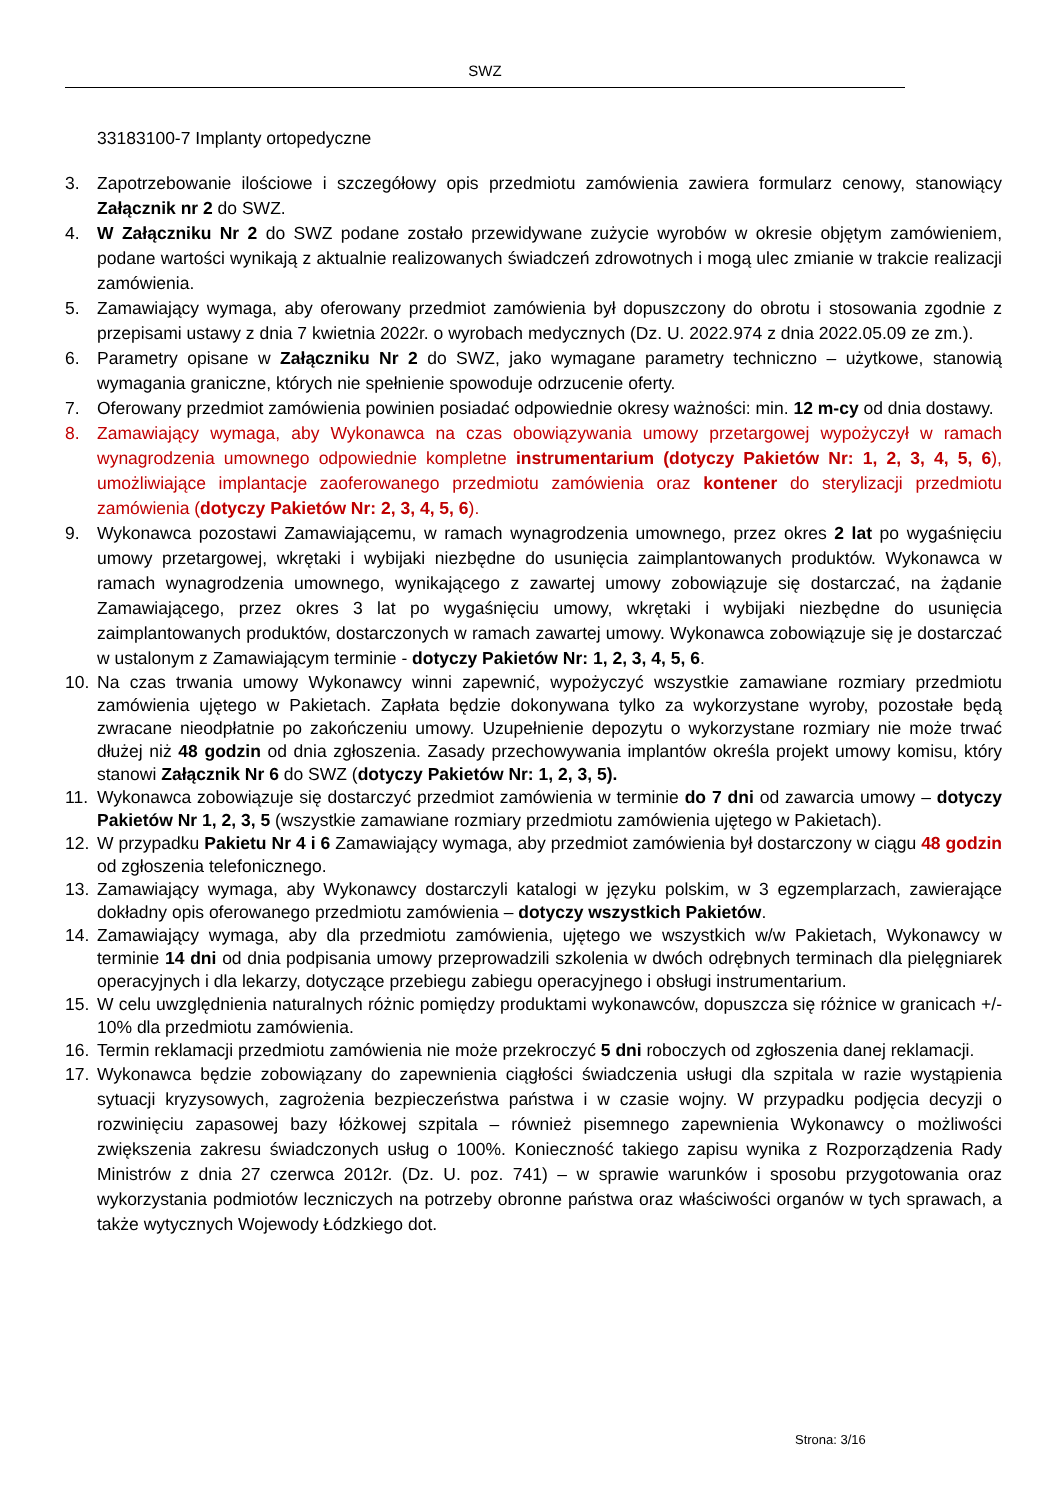SWZ
33183100-7 Implanty ortopedyczne
3. Zapotrzebowanie ilościowe i szczegółowy opis przedmiotu zamówienia zawiera formularz cenowy, stanowiący Załącznik nr 2 do SWZ.
4. W Załączniku Nr 2 do SWZ podane zostało przewidywane zużycie wyrobów w okresie objętym zamówieniem, podane wartości wynikają z aktualnie realizowanych świadczeń zdrowotnych i mogą ulec zmianie w trakcie realizacji zamówienia.
5. Zamawiający wymaga, aby oferowany przedmiot zamówienia był dopuszczony do obrotu i stosowania zgodnie z przepisami ustawy z dnia 7 kwietnia 2022r. o wyrobach medycznych (Dz. U. 2022.974 z dnia 2022.05.09 ze zm.).
6. Parametry opisane w Załączniku Nr 2 do SWZ, jako wymagane parametry techniczno – użytkowe, stanowią wymagania graniczne, których nie spełnienie spowoduje odrzucenie oferty.
7. Oferowany przedmiot zamówienia powinien posiadać odpowiednie okresy ważności: min. 12 m-cy od dnia dostawy.
8. Zamawiający wymaga, aby Wykonawca na czas obowiązywania umowy przetargowej wypożyczył w ramach wynagrodzenia umownego odpowiednie kompletne instrumentarium (dotyczy Pakietów Nr: 1, 2, 3, 4, 5, 6), umożliwiające implantacje zaoferowanego przedmiotu zamówienia oraz kontener do sterylizacji przedmiotu zamówienia (dotyczy Pakietów Nr: 2, 3, 4, 5, 6).
9. Wykonawca pozostawi Zamawiającemu, w ramach wynagrodzenia umownego, przez okres 2 lat po wygaśnięciu umowy przetargowej, wkrętaki i wybijaki niezbędne do usunięcia zaimplantowanych produktów. Wykonawca w ramach wynagrodzenia umownego, wynikającego z zawartej umowy zobowiązuje się dostarczać, na żądanie Zamawiającego, przez okres 3 lat po wygaśnięciu umowy, wkrętaki i wybijaki niezbędne do usunięcia zaimplantowanych produktów, dostarczonych w ramach zawartej umowy. Wykonawca zobowiązuje się je dostarczać w ustalonym z Zamawiającym terminie - dotyczy Pakietów Nr: 1, 2, 3, 4, 5, 6.
10. Na czas trwania umowy Wykonawcy winni zapewnić, wypożyczyć wszystkie zamawiane rozmiary przedmiotu zamówienia ujętego w Pakietach. Zapłata będzie dokonywana tylko za wykorzystane wyroby, pozostałe będą zwracane nieodpłatnie po zakończeniu umowy. Uzupełnienie depozytu o wykorzystane rozmiary nie może trwać dłużej niż 48 godzin od dnia zgłoszenia. Zasady przechowywania implantów określa projekt umowy komisu, który stanowi Załącznik Nr 6 do SWZ (dotyczy Pakietów Nr: 1, 2, 3, 5).
11. Wykonawca zobowiązuje się dostarczyć przedmiot zamówienia w terminie do 7 dni od zawarcia umowy – dotyczy Pakietów Nr 1, 2, 3, 5 (wszystkie zamawiane rozmiary przedmiotu zamówienia ujętego w Pakietach).
12. W przypadku Pakietu Nr 4 i 6 Zamawiający wymaga, aby przedmiot zamówienia był dostarczony w ciągu 48 godzin od zgłoszenia telefonicznego.
13. Zamawiający wymaga, aby Wykonawcy dostarczyli katalogi w języku polskim, w 3 egzemplarzach, zawierające dokładny opis oferowanego przedmiotu zamówienia – dotyczy wszystkich Pakietów.
14. Zamawiający wymaga, aby dla przedmiotu zamówienia, ujętego we wszystkich w/w Pakietach, Wykonawcy w terminie 14 dni od dnia podpisania umowy przeprowadzili szkolenia w dwóch odrębnych terminach dla pielęgniarek operacyjnych i dla lekarzy, dotyczące przebiegu zabiegu operacyjnego i obsługi instrumentarium.
15. W celu uwzględnienia naturalnych różnic pomiędzy produktami wykonawców, dopuszcza się różnice w granicach +/- 10% dla przedmiotu zamówienia.
16. Termin reklamacji przedmiotu zamówienia nie może przekroczyć 5 dni roboczych od zgłoszenia danej reklamacji.
17. Wykonawca będzie zobowiązany do zapewnienia ciągłości świadczenia usługi dla szpitala w razie wystąpienia sytuacji kryzysowych, zagrożenia bezpieczeństwa państwa i w czasie wojny. W przypadku podjęcia decyzji o rozwinięciu zapasowej bazy łóżkowej szpitala – również pisemnego zapewnienia Wykonawcy o możliwości zwiększenia zakresu świadczonych usług o 100%. Konieczność takiego zapisu wynika z Rozporządzenia Rady Ministrów z dnia 27 czerwca 2012r. (Dz. U. poz. 741) – w sprawie warunków i sposobu przygotowania oraz wykorzystania podmiotów leczniczych na potrzeby obronne państwa oraz właściwości organów w tych sprawach, a także wytycznych Wojewody Łódzkiego dot.
Strona: 3/16